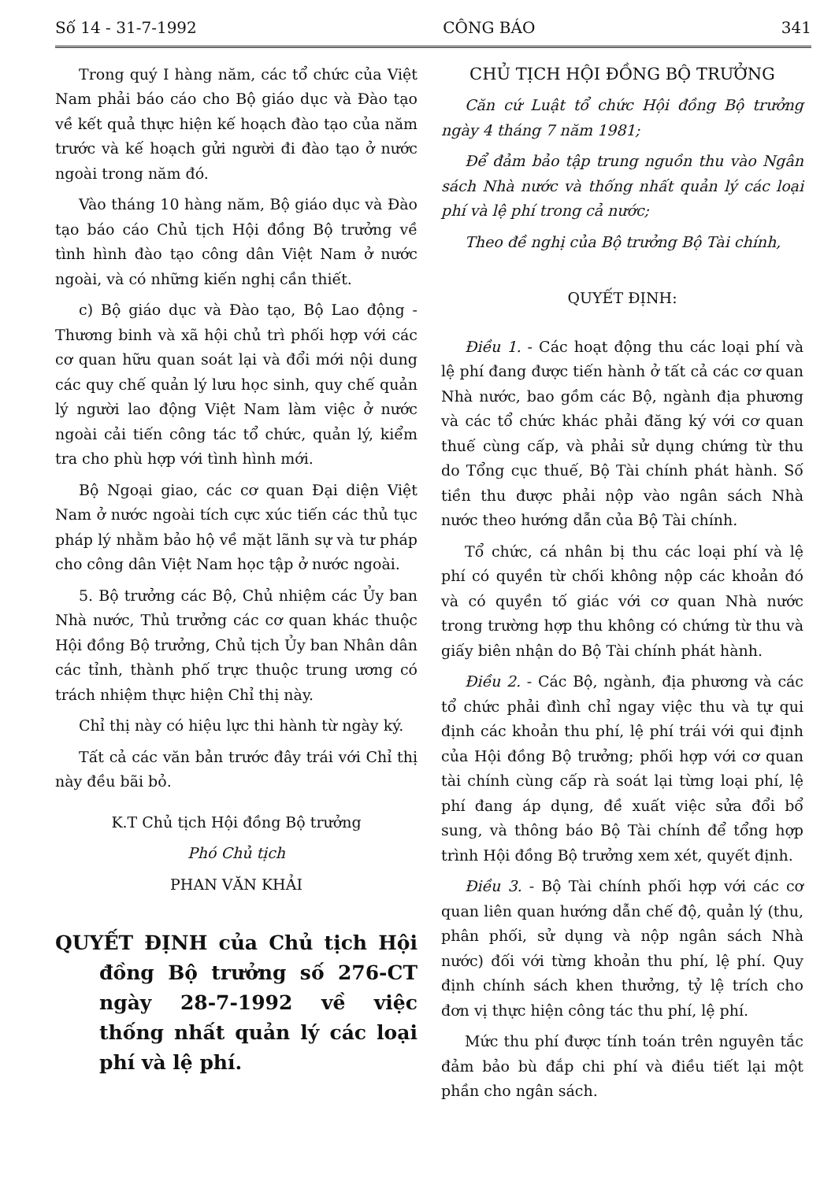Số 14 - 31-7-1992 CÔNG BÁO 341
Trong quý I hàng năm, các tổ chức của Việt Nam phải báo cáo cho Bộ giáo dục và Đào tạo về kết quả thực hiện kế hoạch đào tạo của năm trước và kế hoạch gửi người đi đào tạo ở nước ngoài trong năm đó.
Vào tháng 10 hàng năm, Bộ giáo dục và Đào tạo báo cáo Chủ tịch Hội đồng Bộ trưởng về tình hình đào tạo công dân Việt Nam ở nước ngoài, và có những kiến nghị cần thiết.
c) Bộ giáo dục và Đào tạo, Bộ Lao động - Thương binh và xã hội chủ trì phối hợp với các cơ quan hữu quan soát lại và đổi mới nội dung các quy chế quản lý lưu học sinh, quy chế quản lý người lao động Việt Nam làm việc ở nước ngoài cải tiến công tác tổ chức, quản lý, kiểm tra cho phù hợp với tình hình mới.
Bộ Ngoại giao, các cơ quan Đại diện Việt Nam ở nước ngoài tích cực xúc tiến các thủ tục pháp lý nhằm bảo hộ về mặt lãnh sự và tư pháp cho công dân Việt Nam học tập ở nước ngoài.
5. Bộ trưởng các Bộ, Chủ nhiệm các Ủy ban Nhà nước, Thủ trưởng các cơ quan khác thuộc Hội đồng Bộ trưởng, Chủ tịch Ủy ban Nhân dân các tỉnh, thành phố trực thuộc trung ương có trách nhiệm thực hiện Chỉ thị này.
Chỉ thị này có hiệu lực thi hành từ ngày ký.
Tất cả các văn bản trước đây trái với Chỉ thị này đều bãi bỏ.
K.T Chủ tịch Hội đồng Bộ trưởng
Phó Chủ tịch
PHAN VĂN KHẢI
QUYẾT ĐỊNH của Chủ tịch Hội đồng Bộ trưởng số 276-CT ngày 28-7-1992 về việc thống nhất quản lý các loại phí và lệ phí.
CHỦ TỊCH HỘI ĐỒNG BỘ TRƯỞNG
Căn cứ Luật tổ chức Hội đồng Bộ trưởng ngày 4 tháng 7 năm 1981;
Để đảm bảo tập trung nguồn thu vào Ngân sách Nhà nước và thống nhất quản lý các loại phí và lệ phí trong cả nước;
Theo đề nghị của Bộ trưởng Bộ Tài chính,
QUYẾT ĐỊNH:
Điều 1. - Các hoạt động thu các loại phí và lệ phí đang được tiến hành ở tất cả các cơ quan Nhà nước, bao gồm các Bộ, ngành địa phương và các tổ chức khác phải đăng ký với cơ quan thuế cùng cấp, và phải sử dụng chứng từ thu do Tổng cục thuế, Bộ Tài chính phát hành. Số tiền thu được phải nộp vào ngân sách Nhà nước theo hướng dẫn của Bộ Tài chính.
Tổ chức, cá nhân bị thu các loại phí và lệ phí có quyền từ chối không nộp các khoản đó và có quyền tố giác với cơ quan Nhà nước trong trường hợp thu không có chứng từ thu và giấy biên nhận do Bộ Tài chính phát hành.
Điều 2. - Các Bộ, ngành, địa phương và các tổ chức phải đình chỉ ngay việc thu và tự qui định các khoản thu phí, lệ phí trái với qui định của Hội đồng Bộ trưởng; phối hợp với cơ quan tài chính cùng cấp rà soát lại từng loại phí, lệ phí đang áp dụng, đề xuất việc sửa đổi bổ sung, và thông báo Bộ Tài chính để tổng hợp trình Hội đồng Bộ trưởng xem xét, quyết định.
Điều 3. - Bộ Tài chính phối hợp với các cơ quan liên quan hướng dẫn chế độ, quản lý (thu, phân phối, sử dụng và nộp ngân sách Nhà nước) đối với từng khoản thu phí, lệ phí. Quy định chính sách khen thưởng, tỷ lệ trích cho đơn vị thực hiện công tác thu phí, lệ phí.
Mức thu phí được tính toán trên nguyên tắc đảm bảo bù đắp chi phí và điều tiết lại một phần cho ngân sách.